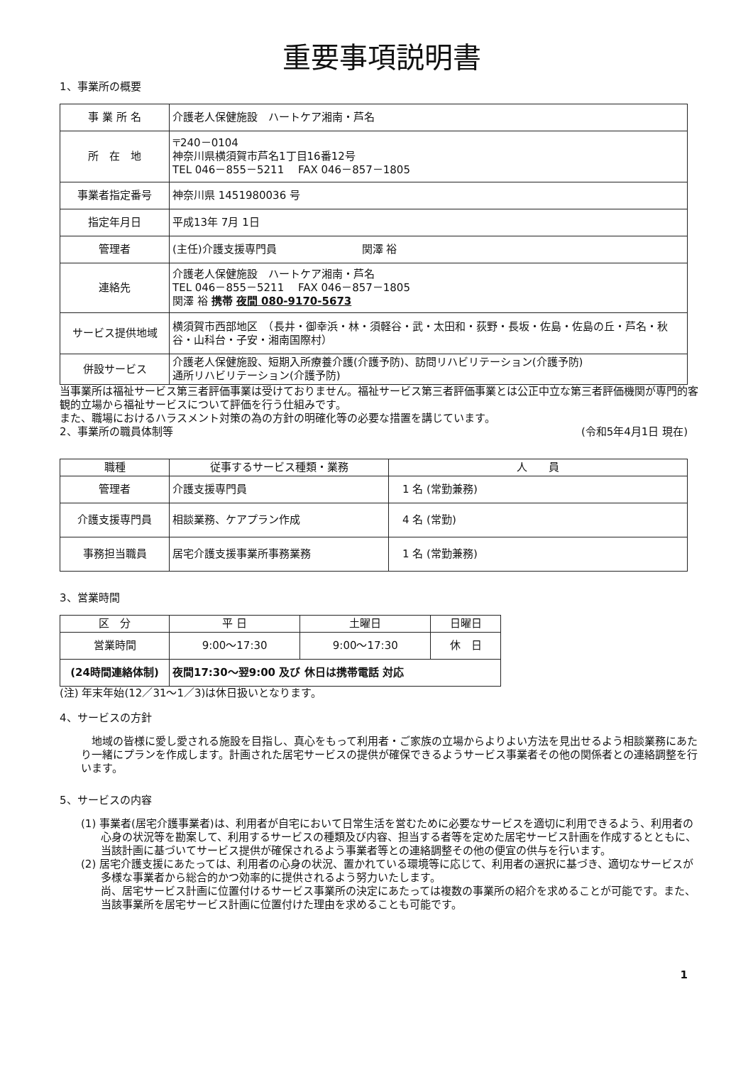重要事項説明書
1、事業所の概要
| 事 業 所 名 | 介護老人保健施設 ハートケア湘南・芦名 |
| 所 在 地 | 〒240－0104 神奈川県横須賀市芦名1丁目16番12号 TEL 046－855－5211 FAX 046－857－1805 |
| 事業者指定番号 | 神奈川県 1451980036 号 |
| 指定年月日 | 平成13年 7月 1日 |
| 管理者 | (主任)介護支援専門員 関澤 裕 |
| 連絡先 | 介護老人保健施設 ハートケア湘南・芦名 TEL 046－855－5211 FAX 046－857－1805 関澤 裕 携帯 夜間 080-9170-5673 |
| サービス提供地域 | 横須賀市西部地区 （長井・御幸浜・林・須軽谷・武・太田和・荻野・長坂・佐島・佐島の丘・芦名・秋谷・山科台・子安・湘南国際村） |
| 併設サービス | 介護老人保健施設、短期入所療養介護(介護予防)、訪問リハビリテーション(介護予防) 通所リハビリテーション(介護予防) |
当事業所は福祉サービス第三者評価事業は受けておりません。福祉サービス第三者評価事業とは公正中立な第三者評価機関が専門的客観的立場から福祉サービスについて評価を行う仕組みです。
また、職場におけるハラスメント対策の為の方針の明確化等の必要な措置を講じています。
2、事業所の職員体制等 (令和5年4月1日 現在)
| 職種 | 従事するサービス種類・業務 | 人 員 |
| --- | --- | --- |
| 管理者 | 介護支援専門員 | 1 名 (常勤兼務) |
| 介護支援専門員 | 相談業務、ケアプラン作成 | 4 名 (常勤) |
| 事務担当職員 | 居宅介護支援事業所事務業務 | 1 名 (常勤兼務) |
3、営業時間
| 区 分 | 平 日 | 土曜日 | 日曜日 |
| 営業時間 | 9:00～17:30 | 9:00～17:30 | 休 日 |
| (24時間連絡体制) | 夜間17:30～翌9:00 及び 休日は携帯電話 対応 | | |
(注) 年末年始(12／31～1／3)は休日扱いとなります。
4、サービスの方針
　地域の皆様に愛し愛される施設を目指し、真心をもって利用者・ご家族の立場からよりよい方法を見出せるよう相談業務にあたり一緒にプランを作成します。計画された居宅サービスの提供が確保できるようサービス事業者その他の関係者との連絡調整を行います。
5、サービスの内容
(1) 事業者(居宅介護事業者)は、利用者が自宅において日常生活を営むために必要なサービスを適切に利用できるよう、利用者の心身の状況等を勘案して、利用するサービスの種類及び内容、担当する者等を定めた居宅サービス計画を作成するとともに、当該計画に基づいてサービス提供が確保されるよう事業者等との連絡調整その他の便宜の供与を行います。
(2) 居宅介護支援にあたっては、利用者の心身の状況、置かれている環境等に応じて、利用者の選択に基づき、適切なサービスが多様な事業者から総合的かつ効率的に提供されるよう努力いたします。
尚、居宅サービス計画に位置付けるサービス事業所の決定にあたっては複数の事業所の紹介を求めることが可能です。また、当該事業所を居宅サービス計画に位置付けた理由を求めることも可能です。
1